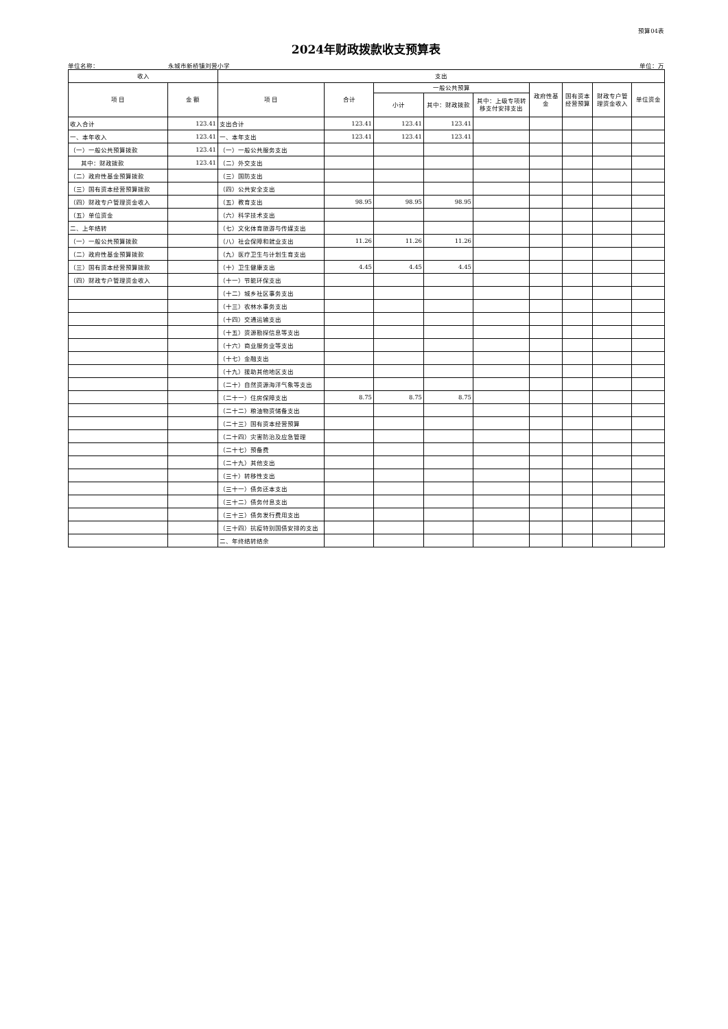预算04表
2024年财政拨款收支预算表
单位名称： 永城市新桥镇刘营小学 单位：万
| 收入 | | 支出 | | | | | | | | |
| --- | --- | --- | --- | --- | --- | --- | --- | --- | --- | --- |
| 项 目 | 金 额 | 项 目 | 合计 | 一般公共预算 | | | 政府性基金 | 国有资本经营预算 | 财政专户管理资金收入 | 单位资金 |
| | | | | 小计 | 其中：财政拨款 | 其中：上级专项转移支付安排支出 | | | | |
| 收入合计 | 123.41 | 支出合计 | 123.41 | 123.41 | 123.41 | | | | | |
| 一、本年收入 | 123.41 | 一、本年支出 | 123.41 | 123.41 | 123.41 | | | | | |
| （一）一般公共预算拨款 | 123.41 | （一）一般公共服务支出 | | | | | | | | |
| 其中：财政拨款 | 123.41 | （二）外交支出 | | | | | | | | |
| （二）政府性基金预算拨款 | | （三）国防支出 | | | | | | | | |
| （三）国有资本经营预算拨款 | | （四）公共安全支出 | | | | | | | | |
| （四）财政专户管理资金收入 | | （五）教育支出 | 98.95 | 98.95 | 98.95 | | | | | |
| （五）单位资金 | | （六）科学技术支出 | | | | | | | | |
| 二、上年结转 | | （七）文化体育旅游与传媒支出 | | | | | | | | |
| （一）一般公共预算拨款 | | （八）社会保障和就业支出 | 11.26 | 11.26 | 11.26 | | | | | |
| （二）政府性基金预算拨款 | | （九）医疗卫生与计划生育支出 | | | | | | | | |
| （三）国有资本经营预算拨款 | | （十）卫生健康支出 | 4.45 | 4.45 | 4.45 | | | | | |
| （四）财政专户管理资金收入 | | （十一）节能环保支出 | | | | | | | | |
| | | （十二）城乡社区事务支出 | | | | | | | | |
| | | （十三）农林水事务支出 | | | | | | | | |
| | | （十四）交通运输支出 | | | | | | | | |
| | | （十五）资源勘探信息等支出 | | | | | | | | |
| | | （十六）商业服务业等支出 | | | | | | | | |
| | | （十七）金融支出 | | | | | | | | |
| | | （十九）援助其他地区支出 | | | | | | | | |
| | | （二十）自然资源海洋气象等支出 | | | | | | | | |
| | | （二十一）住房保障支出 | 8.75 | 8.75 | 8.75 | | | | | |
| | | （二十二）粮油物资储备支出 | | | | | | | | |
| | | （二十三）国有资本经营预算 | | | | | | | | |
| | | （二十四）灾害防治及应急管理 | | | | | | | | |
| | | （二十七）预备费 | | | | | | | | |
| | | （二十九）其他支出 | | | | | | | | |
| | | （三十）转移性支出 | | | | | | | | |
| | | （三十一）债务还本支出 | | | | | | | | |
| | | （三十二）债务付息支出 | | | | | | | | |
| | | （三十三）债务发行费用支出 | | | | | | | | |
| | | （三十四）抗疫特别国债安排的支出 | | | | | | | | |
| | | 二、年终结转结余 | | | | | | | | |